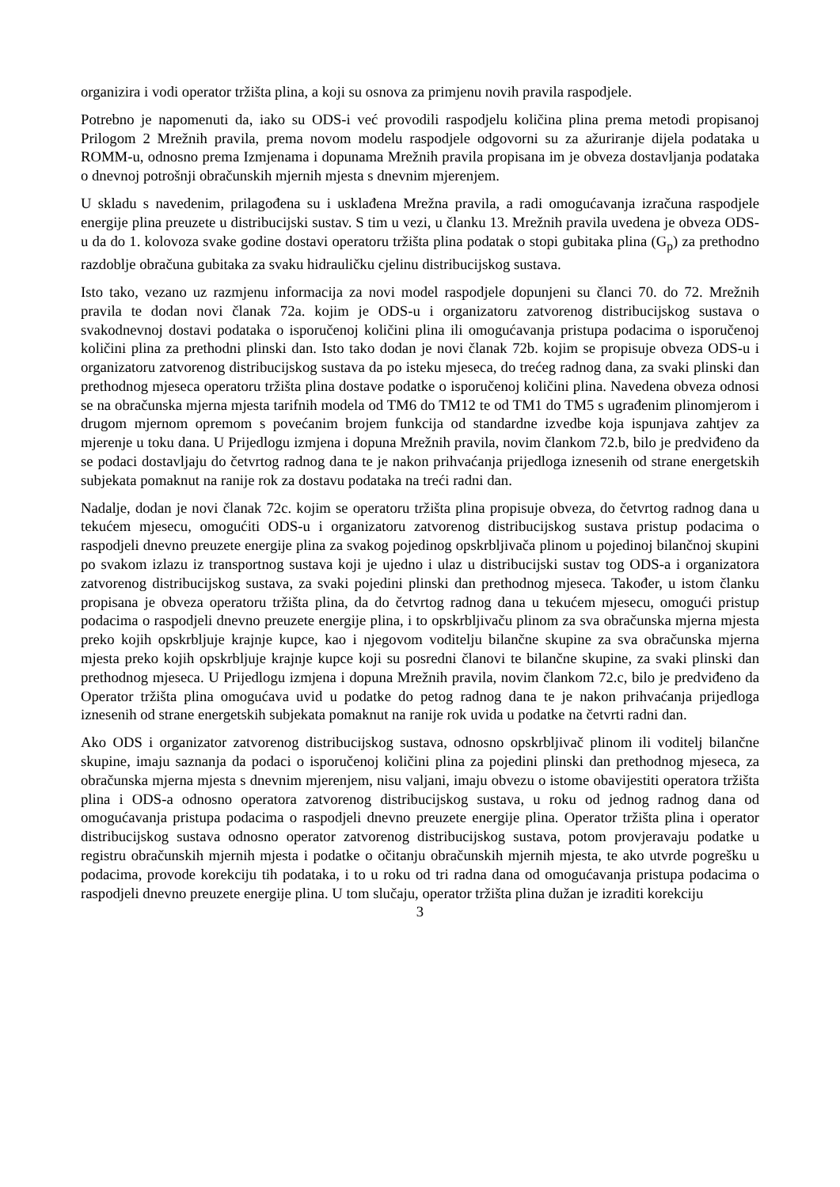organizira i vodi operator tržišta plina, a koji su osnova za primjenu novih pravila raspodjele.
Potrebno je napomenuti da, iako su ODS-i već provodili raspodjelu količina plina prema metodi propisanoj Prilogom 2 Mrežnih pravila, prema novom modelu raspodjele odgovorni su za ažuriranje dijela podataka u ROMM-u, odnosno prema Izmjenama i dopunama Mrežnih pravila propisana im je obveza dostavljanja podataka o dnevnoj potrošnji obračunskih mjernih mjesta s dnevnim mjerenjem.
U skladu s navedenim, prilagođena su i usklađena Mrežna pravila, a radi omogućavanja izračuna raspodjele energije plina preuzete u distribucijski sustav. S tim u vezi, u članku 13. Mrežnih pravila uvedena je obveza ODS-u da do 1. kolovoza svake godine dostavi operatoru tržišta plina podatak o stopi gubitaka plina (G<sub>p</sub>) za prethodno razdoblje obračuna gubitaka za svaku hidrauličku cjelinu distribucijskog sustava.
Isto tako, vezano uz razmjenu informacija za novi model raspodjele dopunjeni su članci 70. do 72. Mrežnih pravila te dodan novi članak 72a. kojim je ODS-u i organizatoru zatvorenog distribucijskog sustava o svakodnevnoj dostavi podataka o isporučenoj količini plina ili omogućavanja pristupa podacima o isporučenoj količini plina za prethodni plinski dan. Isto tako dodan je novi članak 72b. kojim se propisuje obveza ODS-u i organizatoru zatvorenog distribucijskog sustava da po isteku mjeseca, do trećeg radnog dana, za svaki plinski dan prethodnog mjeseca operatoru tržišta plina dostave podatke o isporučenoj količini plina. Navedena obveza odnosi se na obračunska mjerna mjesta tarifnih modela od TM6 do TM12 te od TM1 do TM5 s ugrađenim plinomjerom i drugom mjernom opremom s povećanim brojem funkcija od standardne izvedbe koja ispunjava zahtjev za mjerenje u toku dana. U Prijedlogu izmjena i dopuna Mrežnih pravila, novim člankom 72.b, bilo je predviđeno da se podaci dostavljaju do četvrtog radnog dana te je nakon prihvaćanja prijedloga iznesenih od strane energetskih subjekata pomaknut na ranije rok za dostavu podataka na treći radni dan.
Nadalje, dodan je novi članak 72c. kojim se operatoru tržišta plina propisuje obveza, do četvrtog radnog dana u tekućem mjesecu, omogućiti ODS-u i organizatoru zatvorenog distribucijskog sustava pristup podacima o raspodjeli dnevno preuzete energije plina za svakog pojedinog opskrbljivača plinom u pojedinoj bilančnoj skupini po svakom izlazu iz transportnog sustava koji je ujedno i ulaz u distribucijski sustav tog ODS-a i organizatora zatvorenog distribucijskog sustava, za svaki pojedini plinski dan prethodnog mjeseca. Također, u istom članku propisana je obveza operatoru tržišta plina, da do četvrtog radnog dana u tekućem mjesecu, omogući pristup podacima o raspodjeli dnevno preuzete energije plina, i to opskrbljivaču plinom za sva obračunska mjerna mjesta preko kojih opskrbljuje krajnje kupce, kao i njegovom voditelju bilančne skupine za sva obračunska mjerna mjesta preko kojih opskrbljuje krajnje kupce koji su posredni članovi te bilančne skupine, za svaki plinski dan prethodnog mjeseca. U Prijedlogu izmjena i dopuna Mrežnih pravila, novim člankom 72.c, bilo je predviđeno da Operator tržišta plina omogućava uvid u podatke do petog radnog dana te je nakon prihvaćanja prijedloga iznesenih od strane energetskih subjekata pomaknut na ranije rok uvida u podatke na četvrti radni dan.
Ako ODS i organizator zatvorenog distribucijskog sustava, odnosno opskrbljivač plinom ili voditelj bilančne skupine, imaju saznanja da podaci o isporučenoj količini plina za pojedini plinski dan prethodnog mjeseca, za obračunska mjerna mjesta s dnevnim mjerenjem, nisu valjani, imaju obvezu o istome obavijestiti operatora tržišta plina i ODS-a odnosno operatora zatvorenog distribucijskog sustava, u roku od jednog radnog dana od omogućavanja pristupa podacima o raspodjeli dnevno preuzete energije plina. Operator tržišta plina i operator distribucijskog sustava odnosno operator zatvorenog distribucijskog sustava, potom provjeravaju podatke u registru obračunskih mjernih mjesta i podatke o očitanju obračunskih mjernih mjesta, te ako utvrde pogrešku u podacima, provode korekciju tih podataka, i to u roku od tri radna dana od omogućavanja pristupa podacima o raspodjeli dnevno preuzete energije plina. U tom slučaju, operator tržišta plina dužan je izraditi korekciju
3